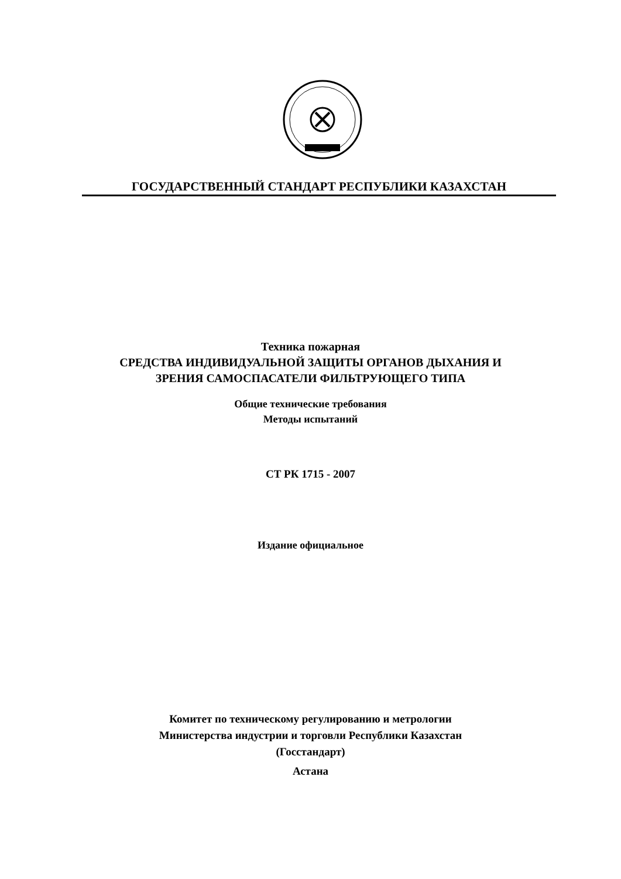ГОСУДАРСТВЕННЫЙ СТАНДАРТ РЕСПУБЛИКИ КАЗАХСТАН
Техника пожарная
СРЕДСТВА ИНДИВИДУАЛЬНОЙ ЗАЩИТЫ ОРГАНОВ ДЫХАНИЯ И
ЗРЕНИЯ САМОСПАСАТЕЛИ ФИЛЬТРУЮЩЕГО ТИПА
Общие технические требования
Методы испытаний
СТ РК 1715 - 2007
Издание официальное
Комитет по техническому регулированию и метрологии
Министерства индустрии и торговли Республики Казахстан
(Госстандарт)
Астана